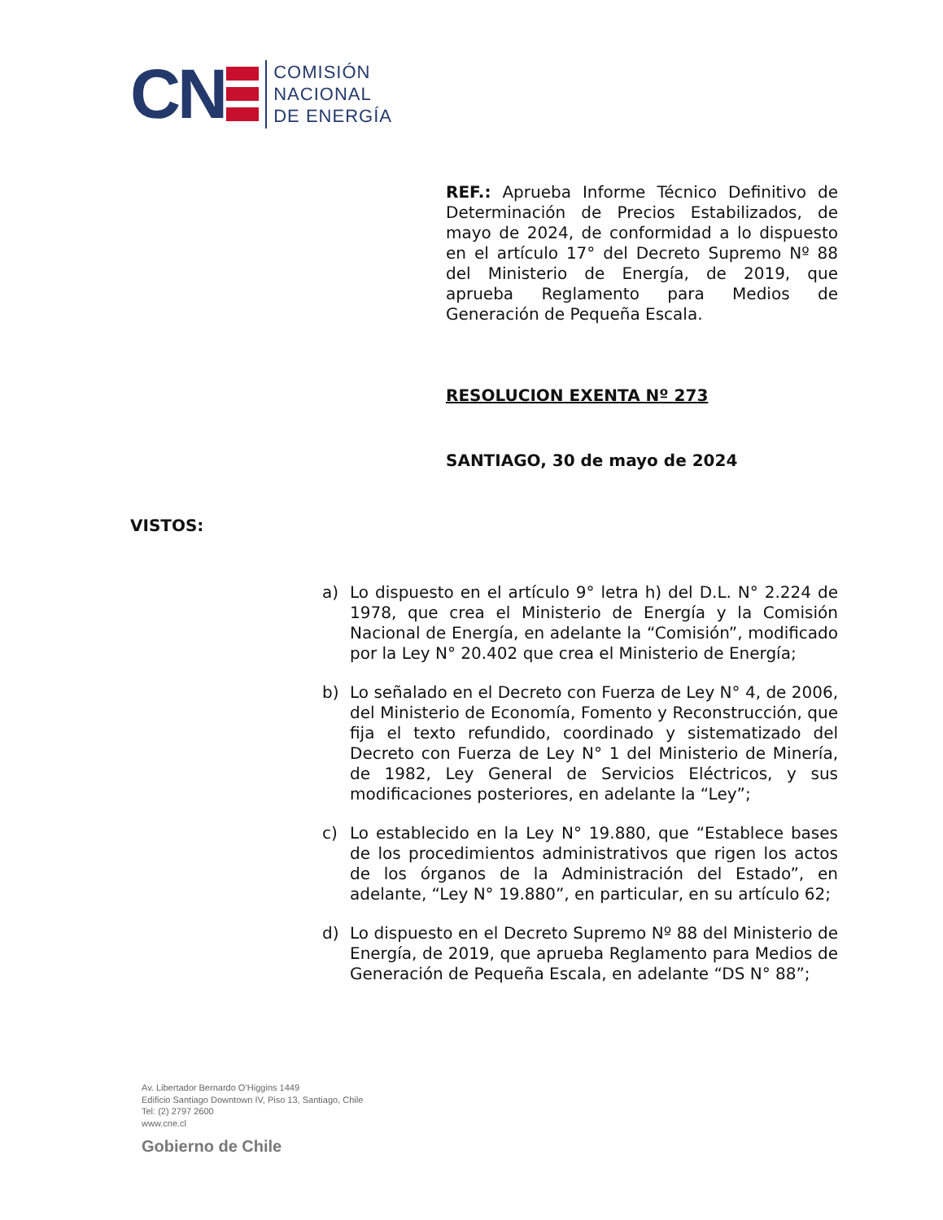CN
COMISIÓN
NACIONAL
DE ENERGÍA
REF.: Aprueba Informe Técnico Definitivo de Determinación de Precios Estabilizados, de mayo de 2024, de conformidad a lo dispuesto en el artículo 17° del Decreto Supremo Nº 88 del Ministerio de Energía, de 2019, que aprueba Reglamento para Medios de Generación de Pequeña Escala.
RESOLUCION EXENTA Nº 273
SANTIAGO, 30 de mayo de 2024
VISTOS:
a) Lo dispuesto en el artículo 9° letra h) del D.L. N° 2.224 de 1978, que crea el Ministerio de Energía y la Comisión Nacional de Energía, en adelante la “Comisión”, modificado por la Ley N° 20.402 que crea el Ministerio de Energía;
b) Lo señalado en el Decreto con Fuerza de Ley N° 4, de 2006, del Ministerio de Economía, Fomento y Reconstrucción, que fija el texto refundido, coordinado y sistematizado del Decreto con Fuerza de Ley N° 1 del Ministerio de Minería, de 1982, Ley General de Servicios Eléctricos, y sus modificaciones posteriores, en adelante la “Ley”;
c) Lo establecido en la Ley N° 19.880, que “Establece bases de los procedimientos administrativos que rigen los actos de los órganos de la Administración del Estado”, en adelante, “Ley N° 19.880”, en particular, en su artículo 62;
d) Lo dispuesto en el Decreto Supremo Nº 88 del Ministerio de Energía, de 2019, que aprueba Reglamento para Medios de Generación de Pequeña Escala, en adelante “DS N° 88”;
Av. Libertador Bernardo O’Higgins 1449
Edificio Santiago Downtown IV, Piso 13, Santiago, Chile
Tel: (2) 2797 2600
www.cne.cl
Gobierno de Chile